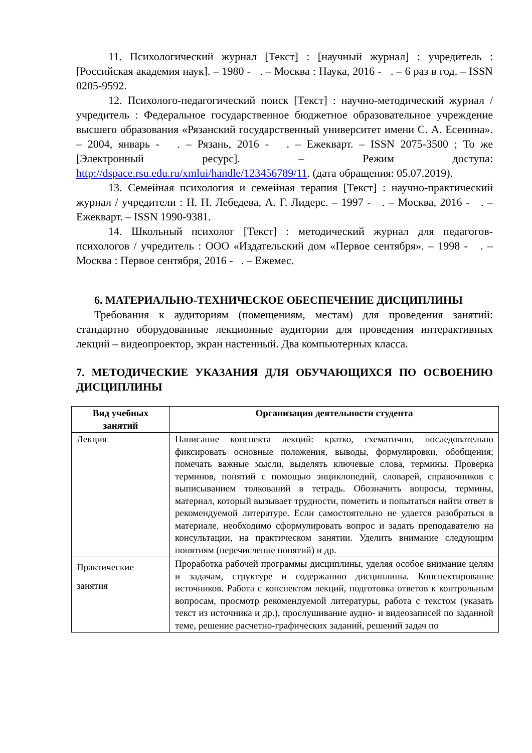11. Психологический журнал [Текст] : [научный журнал] : учредитель : [Российская академия наук]. – 1980 - . – Москва : Наука, 2016 - . – 6 раз в год. – ISSN 0205-9592.
12. Психолого-педагогический поиск [Текст] : научно-методический журнал / учредитель : Федеральное государственное бюджетное образовательное учреждение высшего образования «Рязанский государственный университет имени С. А. Есенина». – 2004, январь - . – Рязань, 2016 - . – Ежекварт. – ISSN 2075-3500 ; То же [Электронный ресурс]. – Режим доступа: http://dspace.rsu.edu.ru/xmlui/handle/123456789/11. (дата обращения: 05.07.2019).
13. Семейная психология и семейная терапия [Текст] : научно-практический журнал / учредители : Н. Н. Лебедева, А. Г. Лидерс. – 1997 - . – Москва, 2016 - . – Ежекварт. – ISSN 1990-9381.
14. Школьный психолог [Текст] : методический журнал для педагогов-психологов / учредитель : ООО «Издательский дом «Первое сентября». – 1998 - . – Москва : Первое сентября, 2016 - . – Ежемес.
6. МАТЕРИАЛЬНО-ТЕХНИЧЕСКОЕ ОБЕСПЕЧЕНИЕ ДИСЦИПЛИНЫ
Требования к аудиториям (помещениям, местам) для проведения занятий: стандартно оборудованные лекционные аудитории для проведения интерактивных лекций – видеопроектор, экран настенный. Два компьютерных класса.
7. МЕТОДИЧЕСКИЕ УКАЗАНИЯ ДЛЯ ОБУЧАЮЩИХСЯ ПО ОСВОЕНИЮ ДИСЦИПЛИНЫ
| Вид учебных занятий | Организация деятельности студента |
| --- | --- |
| Лекция | Написание конспекта лекций: кратко, схематично, последовательно фиксировать основные положения, выводы, формулировки, обобщения; помечать важные мысли, выделять ключевые слова, термины. Проверка терминов, понятий с помощью энциклопедий, словарей, справочников с выписыванием толкований в тетрадь. Обозначить вопросы, термины, материал, который вызывает трудности, пометить и попытаться найти ответ в рекомендуемой литературе. Если самостоятельно не удается разобраться в материале, необходимо сформулировать вопрос и задать преподавателю на консультации, на практическом занятии. Уделить внимание следующим понятиям (перечисление понятий) и др. |
| Практические занятия | Проработка рабочей программы дисциплины, уделяя особое внимание целям и задачам, структуре и содержанию дисциплины. Конспектирование источников. Работа с конспектом лекций, подготовка ответов к контрольным вопросам, просмотр рекомендуемой литературы, работа с текстом (указать текст из источника и др.), прослушивание аудио- и видеозаписей по заданной теме, решение расчетно-графических заданий, решений задач по |